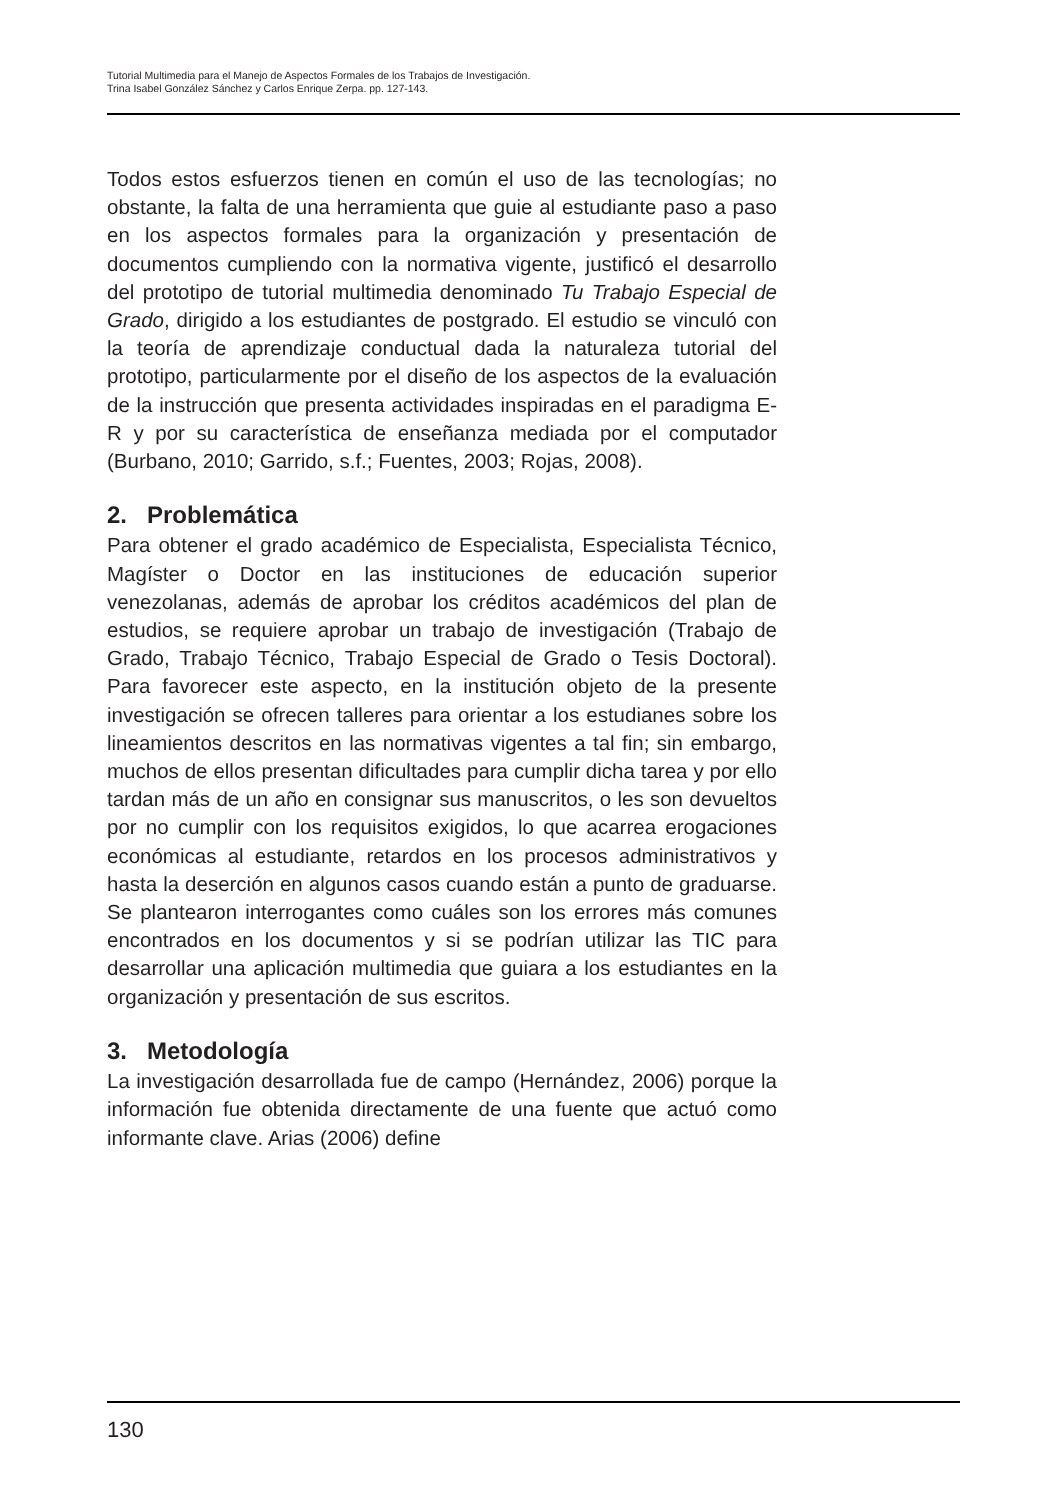Tutorial Multimedia para el Manejo de Aspectos Formales de los Trabajos de Investigación.
Trina Isabel González Sánchez y Carlos Enrique Zerpa. pp. 127-143.
Todos estos esfuerzos tienen en común el uso de las tecnologías; no obstante, la falta de una herramienta que guie al estudiante paso a paso en los aspectos formales para la organización y presentación de documentos cumpliendo con la normativa vigente, justificó el desarrollo del prototipo de tutorial multimedia denominado Tu Trabajo Especial de Grado, dirigido a los estudiantes de postgrado. El estudio se vinculó con la teoría de aprendizaje conductual dada la naturaleza tutorial del prototipo, particularmente por el diseño de los aspectos de la evaluación de la instrucción que presenta actividades inspiradas en el paradigma E-R y por su característica de enseñanza mediada por el computador (Burbano, 2010; Garrido, s.f.; Fuentes, 2003; Rojas, 2008).
2. Problemática
Para obtener el grado académico de Especialista, Especialista Técnico, Magíster o Doctor en las instituciones de educación superior venezolanas, además de aprobar los créditos académicos del plan de estudios, se requiere aprobar un trabajo de investigación (Trabajo de Grado, Trabajo Técnico, Trabajo Especial de Grado o Tesis Doctoral). Para favorecer este aspecto, en la institución objeto de la presente investigación se ofrecen talleres para orientar a los estudianes sobre los lineamientos descritos en las normativas vigentes a tal fin; sin embargo, muchos de ellos presentan dificultades para cumplir dicha tarea y por ello tardan más de un año en consignar sus manuscritos, o les son devueltos por no cumplir con los requisitos exigidos, lo que acarrea erogaciones económicas al estudiante, retardos en los procesos administrativos y hasta la deserción en algunos casos cuando están a punto de graduarse. Se plantearon interrogantes como cuáles son los errores más comunes encontrados en los documentos y si se podrían utilizar las TIC para desarrollar una aplicación multimedia que guiara a los estudiantes en la organización y presentación de sus escritos.
3. Metodología
La investigación desarrollada fue de campo (Hernández, 2006) porque la información fue obtenida directamente de una fuente que actuó como informante clave. Arias (2006) define
130